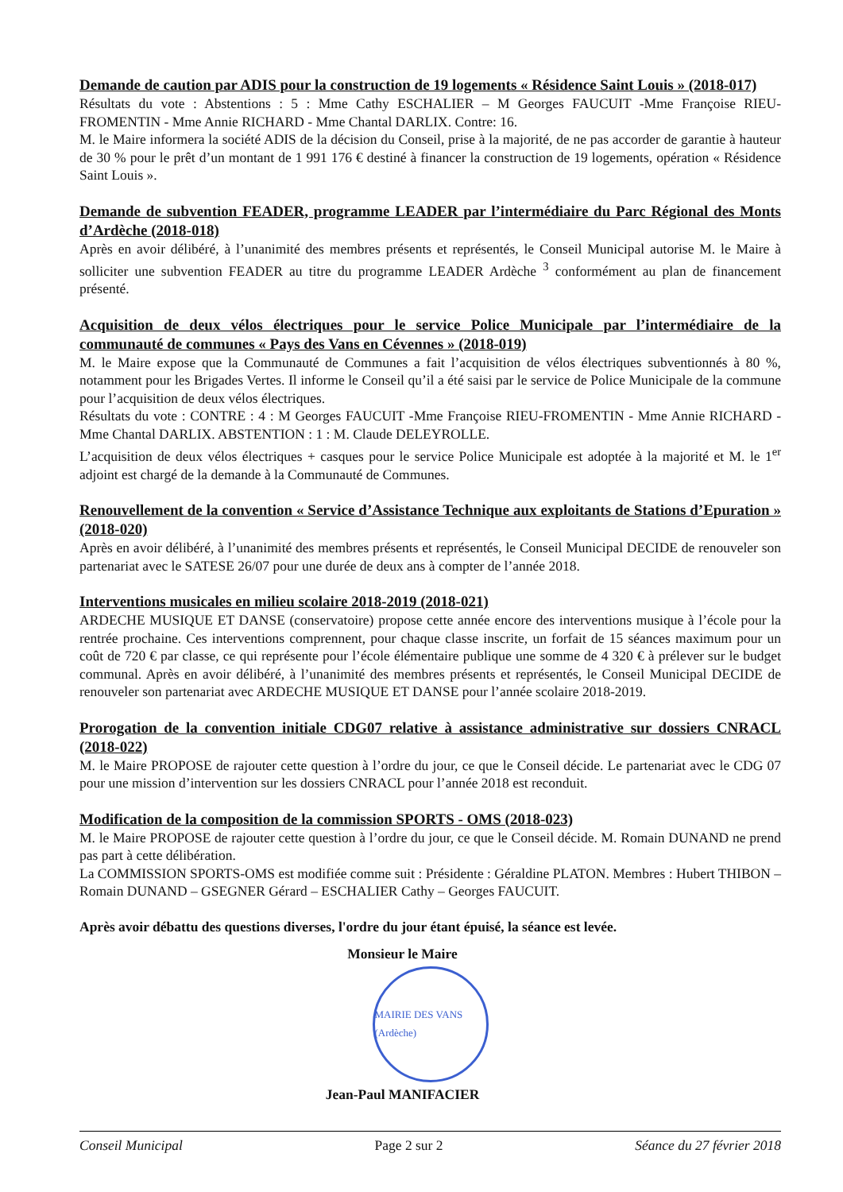Demande de caution par ADIS pour la construction de 19 logements « Résidence Saint Louis » (2018-017)
Résultats du vote : Abstentions : 5 : Mme Cathy ESCHALIER – M Georges FAUCUIT -Mme Françoise RIEU-FROMENTIN - Mme Annie RICHARD - Mme Chantal DARLIX. Contre: 16.
M. le Maire informera la société ADIS de la décision du Conseil, prise à la majorité, de ne pas accorder de garantie à hauteur de 30 % pour le prêt d’un montant de 1 991 176 € destiné à financer la construction de 19 logements, opération « Résidence Saint Louis ».
Demande de subvention FEADER, programme LEADER par l’intermédiaire du Parc Régional des Monts d’Ardèche (2018-018)
Après en avoir délibéré, à l’unanimité des membres présents et représentés, le Conseil Municipal autorise M. le Maire à solliciter une subvention FEADER au titre du programme LEADER Ardèche <sup>3</sup> conformément au plan de financement présenté.
Acquisition de deux vélos électriques pour le service Police Municipale par l’intermédiaire de la communauté de communes « Pays des Vans en Cévennes » (2018-019)
M. le Maire expose que la Communauté de Communes a fait l’acquisition de vélos électriques subventionnés à 80 %, notamment pour les Brigades Vertes. Il informe le Conseil qu’il a été saisi par le service de Police Municipale de la commune pour l’acquisition de deux vélos électriques.
Résultats du vote : CONTRE : 4 : M Georges FAUCUIT -Mme Françoise RIEU-FROMENTIN - Mme Annie RICHARD - Mme Chantal DARLIX. ABSTENTION : 1 : M. Claude DELEYROLLE.
L’acquisition de deux vélos électriques + casques pour le service Police Municipale est adoptée à la majorité et M. le 1<sup>er</sup> adjoint est chargé de la demande à la Communauté de Communes.
Renouvellement de la convention « Service d’Assistance Technique aux exploitants de Stations d’Epuration » (2018-020)
Après en avoir délibéré, à l’unanimité des membres présents et représentés, le Conseil Municipal DECIDE de renouveler son partenariat avec le SATESE 26/07 pour une durée de deux ans à compter de l’année 2018.
Interventions musicales en milieu scolaire 2018-2019 (2018-021)
ARDECHE MUSIQUE ET DANSE (conservatoire) propose cette année encore des interventions musique à l’école pour la rentrée prochaine. Ces interventions comprennent, pour chaque classe inscrite, un forfait de 15 séances maximum pour un coût de 720 € par classe, ce qui représente pour l’école élémentaire publique une somme de 4 320 € à prélever sur le budget communal. Après en avoir délibéré, à l’unanimité des membres présents et représentés, le Conseil Municipal DECIDE de renouveler son partenariat avec ARDECHE MUSIQUE ET DANSE pour l’année scolaire 2018-2019.
Prorogation de la convention initiale CDG07 relative à assistance administrative sur dossiers CNRACL (2018-022)
M. le Maire PROPOSE de rajouter cette question à l’ordre du jour, ce que le Conseil décide. Le partenariat avec le CDG 07 pour une mission d’intervention sur les dossiers CNRACL pour l’année 2018 est reconduit.
Modification de la composition de la commission SPORTS - OMS (2018-023)
M. le Maire PROPOSE de rajouter cette question à l’ordre du jour, ce que le Conseil décide. M. Romain DUNAND ne prend pas part à cette délibération.
La COMMISSION SPORTS-OMS est modifiée comme suit : Présidente : Géraldine PLATON. Membres : Hubert THIBON – Romain DUNAND – GSEGNER Gérard – ESCHALIER Cathy – Georges FAUCUIT.
Après avoir débattu des questions diverses, l'ordre du jour étant épuisé, la séance est levée.
Monsieur le Maire
MAIRIE DES VANS (Ardèche)
Jean-Paul MANIFACIER
Conseil Municipal Page 2 sur 2 Séance du 27 février 2018